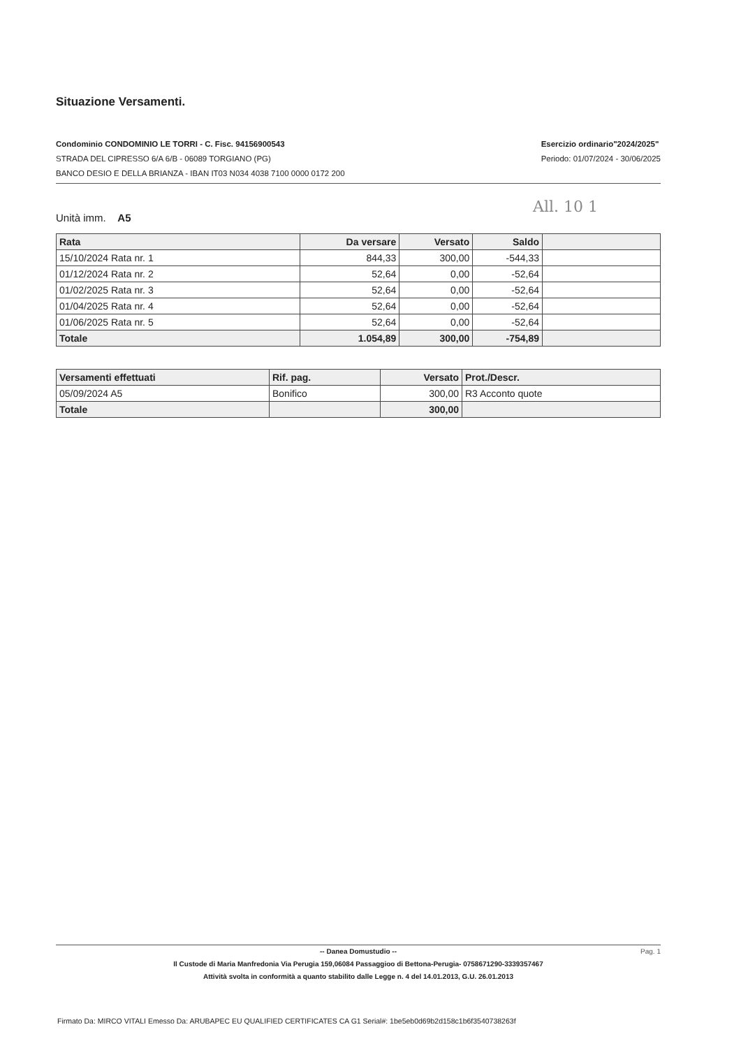Situazione Versamenti.
Condominio CONDOMINIO LE TORRI - C. Fisc. 94156900543
STRADA DEL CIPRESSO 6/A 6/B - 06089 TORGIANO (PG)
BANCO DESIO E DELLA BRIANZA - IBAN IT03 N034 4038 7100 0000 0172 200
Esercizio ordinario"2024/2025"
Periodo: 01/07/2024 - 30/06/2025
Unità imm. A5 All. 10 1
| Rata | Da versare | Versato | Saldo | |
| --- | --- | --- | --- | --- |
| 15/10/2024 Rata nr. 1 | 844,33 | 300,00 | -544,33 | |
| 01/12/2024 Rata nr. 2 | 52,64 | 0,00 | -52,64 | |
| 01/02/2025 Rata nr. 3 | 52,64 | 0,00 | -52,64 | |
| 01/04/2025 Rata nr. 4 | 52,64 | 0,00 | -52,64 | |
| 01/06/2025 Rata nr. 5 | 52,64 | 0,00 | -52,64 | |
| Totale | 1.054,89 | 300,00 | -754,89 | |
| Versamenti effettuati | Rif. pag. | Versato | Prot./Descr. |
| --- | --- | --- | --- |
| 05/09/2024 A5 | Bonifico | 300,00 | R3 Acconto quote |
| Totale | | 300,00 | |
Pag. 1 -- Danea Domustudio --
Il Custode di Maria Manfredonia Via Perugia 159,06084 Passaggioo di Bettona-Perugia- 0758671290-3339357467
Attività svolta in conformità a quanto stabilito dalle Legge n. 4 del 14.01.2013, G.U. 26.01.2013
Firmato Da: MIRCO VITALI Emesso Da: ARUBAPEC EU QUALIFIED CERTIFICATES CA G1 Serial#: 1be5eb0d69b2d158c1b6f3540738263f